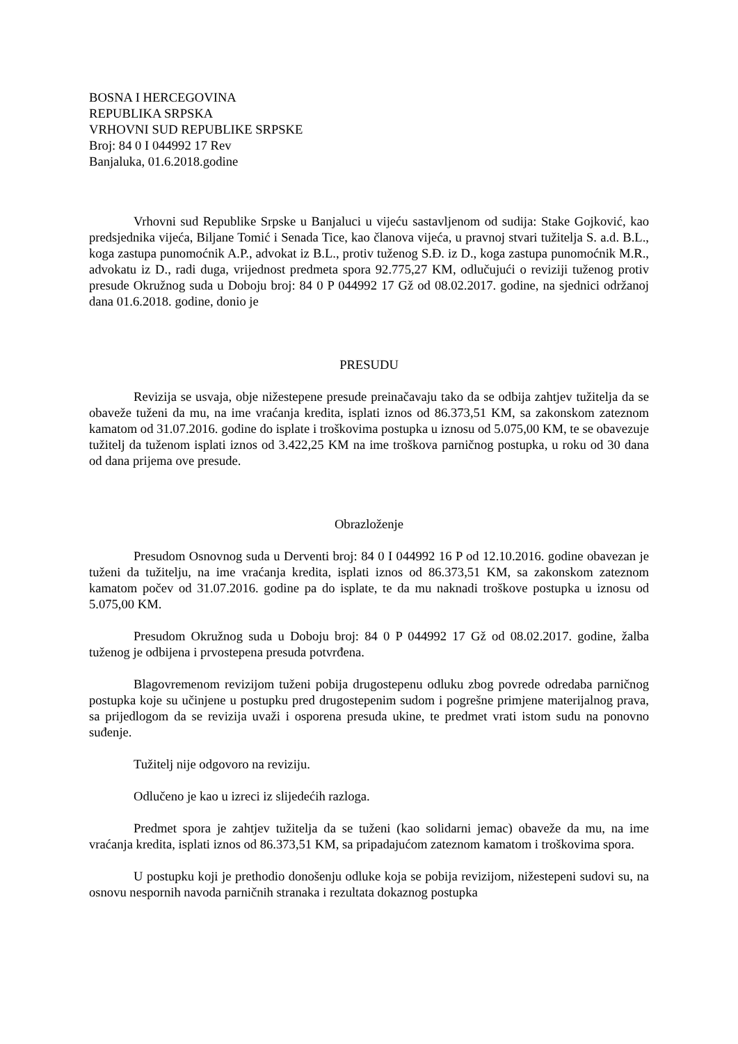BOSNA I HERCEGOVINA
REPUBLIKA SRPSKA
VRHOVNI SUD REPUBLIKE SRPSKE
Broj: 84 0 I 044992 17 Rev
Banjaluka, 01.6.2018.godine
Vrhovni sud Republike Srpske u Banjaluci u vijeću sastavljenom od sudija: Stake Gojković, kao predsjednika vijeća, Biljane Tomić i Senada Tice, kao članova vijeća, u pravnoj stvari tužitelja S. a.d. B.L., koga zastupa punomoćnik A.P., advokat iz B.L., protiv tuženog S.Đ. iz D., koga zastupa punomoćnik M.R., advokatu iz D., radi duga, vrijednost predmeta spora 92.775,27 KM, odlučujući o reviziji tuženog protiv presude Okružnog suda u Doboju broj: 84 0 P 044992 17 Gž od 08.02.2017. godine, na sjednici održanoj dana 01.6.2018. godine, donio je
PRESUDU
Revizija se usvaja, obje nižestepene presude preinačavaju tako da se odbija zahtjev tužitelja da se obaveže tuženi da mu, na ime vraćanja kredita, isplati iznos od 86.373,51 KM, sa zakonskom zateznom kamatom od 31.07.2016. godine do isplate i troškovima postupka u iznosu od 5.075,00 KM, te se obavezuje tužitelj da tuženom isplati iznos od 3.422,25 KM na ime troškova parničnog postupka, u roku od 30 dana od dana prijema ove presude.
Obrazloženje
Presudom Osnovnog suda u Derventi broj: 84 0 I 044992 16 P od 12.10.2016. godine obavezan je tuženi da tužitelju, na ime vraćanja kredita, isplati iznos od 86.373,51 KM, sa zakonskom zateznom kamatom počev od 31.07.2016. godine pa do isplate, te da mu naknadi troškove postupka u iznosu od 5.075,00 KM.
Presudom Okružnog suda u Doboju broj: 84 0 P 044992 17 Gž od 08.02.2017. godine, žalba tuženog je odbijena i prvostepena presuda potvrđena.
Blagovremenom revizijom tuženi pobija drugostepenu odluku zbog povrede odredaba parničnog postupka koje su učinjene u postupku pred drugostepenim sudom i pogrešne primjene materijalnog prava, sa prijedlogom da se revizija uvaži i osporena presuda ukine, te predmet vrati istom sudu na ponovno suđenje.
Tužitelj nije odgovoro na reviziju.
Odlučeno je kao u izreci iz slijedećih razloga.
Predmet spora je zahtjev tužitelja da se tuženi (kao solidarni jemac) obaveže da mu, na ime vraćanja kredita, isplati iznos od 86.373,51 KM, sa pripadajućom zateznom kamatom i troškovima spora.
U postupku koji je prethodio donošenju odluke koja se pobija revizijom, nižestepeni sudovi su, na osnovu nespornih navoda parničnih stranaka i rezultata dokaznog postupka